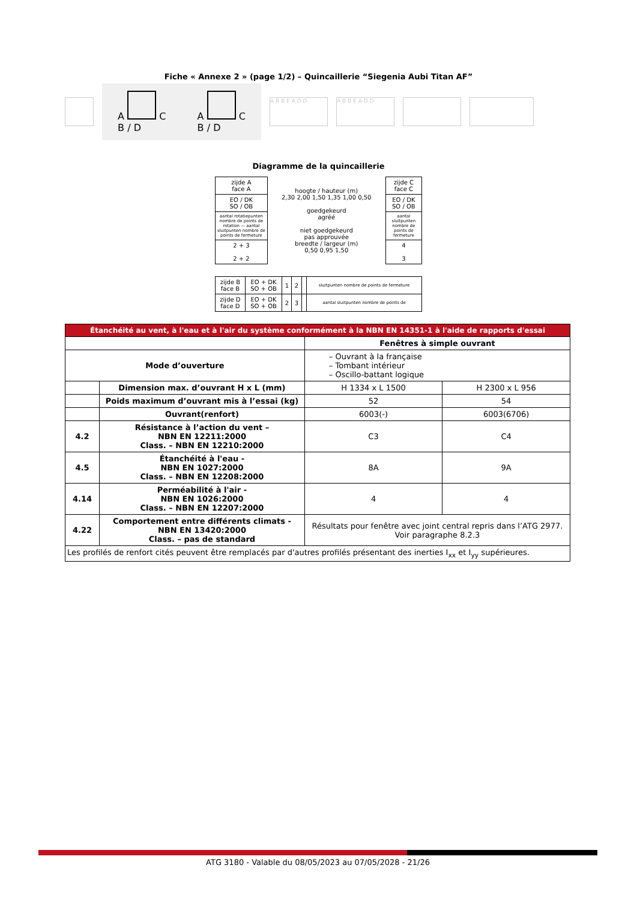Fiche « Annexe 2 » (page 1/2) – Quincaillerie “Siegenia Aubi Titan AF”
A C
B / D
A C
B / D
A B B E A D D A B B E A D D
Diagramme de la quincaillerie
| zijde A face A | hoogte / hauteur (m) 2,30 2,00 1,50 1,35 1,00 0,50 goedgekeurd agréé niet goedgekeurd pas approuvée breedte / largeur (m) 0,50 0,95 1,50 | zijde C face C |
| EO / DK SO / OB | | EO / DK SO / OB |
| aantal rotatiepunten nombre de points de rotation — aantal sluitpunten nombre de points de fermeture | | aantal sluitpunten nombre de points de fermeture |
| 2 + 3 2 + 2 | | 4 3 |
| zijde B face B | EO + DK SO + OB | 1 | 2 | | sluitpunten nombre de points de fermeture |
| zijde D face D | EO + DK SO + OB | 2 | 3 | | aantal sluitpunten nombre de points de |
| Étanchéité au vent, à l'eau et à l'air du système conformément à la NBN EN 14351-1 à l'aide de rapports d'essai | | | |
| --- | --- | --- | --- |
| | | Fenêtres à simple ouvrant | |
| Mode d’ouverture | | – Ouvrant à la française – Tombant intérieur – Oscillo-battant logique | |
| | Dimension max. d’ouvrant H x L (mm) | H 1334 x L 1500 | H 2300 x L 956 |
| | Poids maximum d’ouvrant mis à l’essai (kg) | 52 | 54 |
| | Ouvrant(renfort) | 6003(-) | 6003(6706) |
| 4.2 | Résistance à l’action du vent – NBN EN 12211:2000 Class. – NBN EN 12210:2000 | C3 | C4 |
| 4.5 | Étanchéité à l'eau - NBN EN 1027:2000 Class. – NBN EN 12208:2000 | 8A | 9A |
| 4.14 | Perméabilité à l'air - NBN EN 1026:2000 Class. – NBN EN 12207:2000 | 4 | 4 |
| 4.22 | Comportement entre différents climats - NBN EN 13420:2000 Class. – pas de standard | Résultats pour fenêtre avec joint central repris dans l’ATG 2977. Voir paragraphe 8.2.3 | |
| Les profilés de renfort cités peuvent être remplacés par d'autres profilés présentant des inerties I<sub>xx</sub> et I<sub>yy</sub> supérieures. | | | |
ATG 3180 - Valable du 08/05/2023 au 07/05/2028 - 21/26